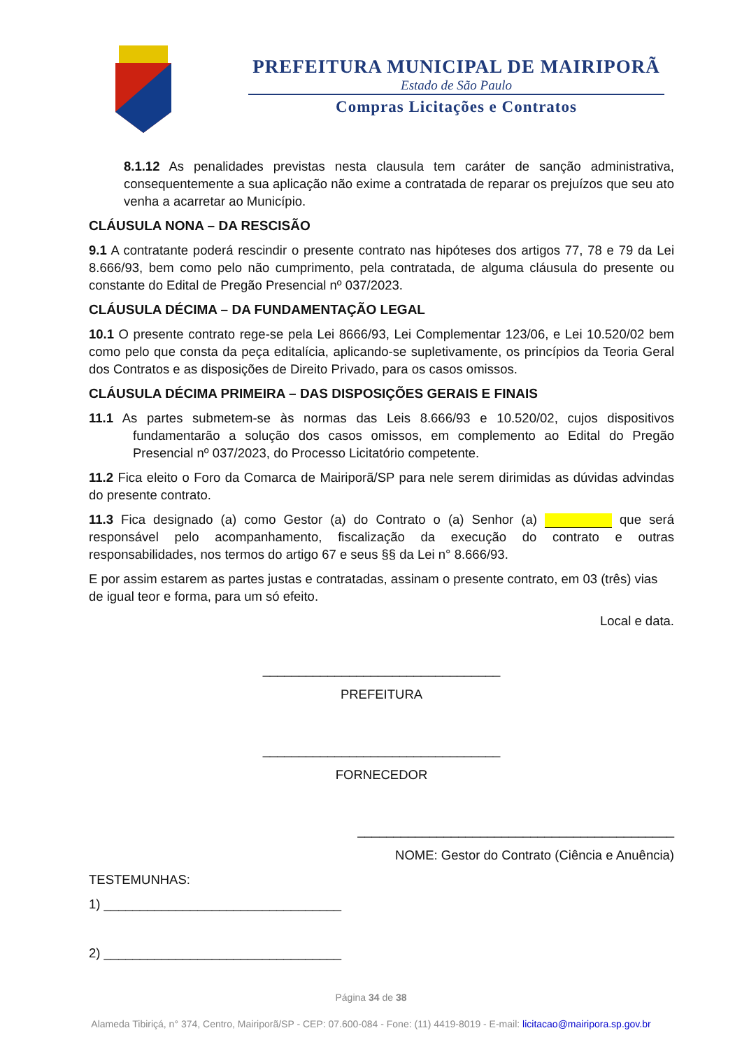PREFEITURA MUNICIPAL DE MAIRIPORÃ
Estado de São Paulo
Compras Licitações e Contratos
8.1.12 As penalidades previstas nesta clausula tem caráter de sanção administrativa, consequentemente a sua aplicação não exime a contratada de reparar os prejuízos que seu ato venha a acarretar ao Município.
CLÁUSULA NONA – DA RESCISÃO
9.1 A contratante poderá rescindir o presente contrato nas hipóteses dos artigos 77, 78 e 79 da Lei 8.666/93, bem como pelo não cumprimento, pela contratada, de alguma cláusula do presente ou constante do Edital de Pregão Presencial nº 037/2023.
CLÁUSULA DÉCIMA – DA FUNDAMENTAÇÃO LEGAL
10.1 O presente contrato rege-se pela Lei 8666/93, Lei Complementar 123/06, e Lei 10.520/02 bem como pelo que consta da peça editalícia, aplicando-se supletivamente, os princípios da Teoria Geral dos Contratos e as disposições de Direito Privado, para os casos omissos.
CLÁUSULA DÉCIMA PRIMEIRA – DAS DISPOSIÇÕES GERAIS E FINAIS
11.1 As partes submetem-se às normas das Leis 8.666/93 e 10.520/02, cujos dispositivos fundamentarão a solução dos casos omissos, em complemento ao Edital do Pregão Presencial nº 037/2023, do Processo Licitatório competente.
11.2 Fica eleito o Foro da Comarca de Mairiporã/SP para nele serem dirimidas as dúvidas advindas do presente contrato.
11.3 Fica designado (a) como Gestor (a) do Contrato o (a) Senhor (a) que será responsável pelo acompanhamento, fiscalização da execução do contrato e outras responsabilidades, nos termos do artigo 67 e seus §§ da Lei n° 8.666/93.
E por assim estarem as partes justas e contratadas, assinam o presente contrato, em 03 (três) vias de igual teor e forma, para um só efeito.
Local e data.
_________________________________
PREFEITURA
_________________________________
FORNECEDOR
____________________________________________
NOME: Gestor do Contrato (Ciência e Anuência)
TESTEMUNHAS:
1) _________________________________
2) _________________________________
Página 34 de 38
Alameda Tibiriçá, n° 374, Centro, Mairiporã/SP - CEP: 07.600-084 - Fone: (11) 4419-8019 - E-mail: licitacao@mairipora.sp.gov.br